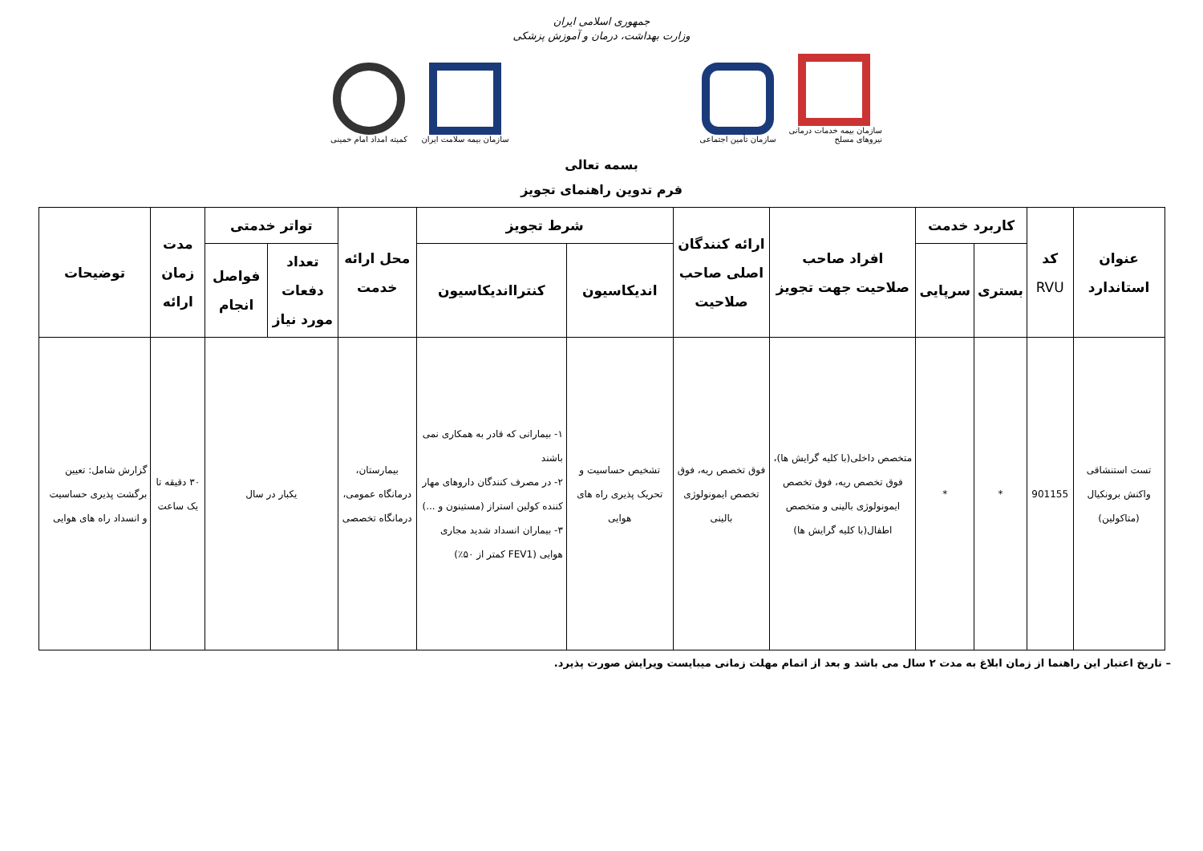جمهوری اسلامی ایران
وزارت بهداشت، درمان و آموزش پزشکی
سازمان بیمه خدمات درمانی نیروهای مسلح
سازمان تأمین اجتماعی
سازمان بیمه سلامت ایران
کمیته امداد امام خمینی
بسمه تعالی
فرم تدوین راهنمای تجویز
| عنوان استاندارد | کد RVU | کاربرد خدمت | | افراد صاحب صلاحیت جهت تجویز | ارائه کنندگان اصلی صاحب صلاحیت | شرط تجویز | | محل ارائه خدمت | تواتر خدمتی | | مدت زمان ارائه | توضیحات |
| --- | --- | --- | --- | --- | --- | --- | --- | --- | --- | --- | --- | --- |
| | | بستری | سرپایی | | | اندیکاسیون | کنترااندیکاسیون | | تعداد دفعات مورد نیاز | فواصل انجام | | |
| تست استنشاقی واکنش برونکیال (متاکولین) | 901155 | * | * | متخصص داخلی(با کلیه گرایش ها)، فوق تخصص ریه، فوق تخصص ایمونولوژی بالینی و متخصص اطفال(با کلیه گرایش ها) | فوق تخصص ریه، فوق تخصص ایمونولوژی بالینی | تشخیص حساسیت و تحریک پذیری راه های هوایی | ۱- بیمارانی که قادر به همکاری نمی باشند ۲- در مصرف کنندگان داروهای مهار کننده کولین استراز (مستینون و ...) ۳- بیماران انسداد شدید مجاری هوایی (FEV1 کمتر از ۵۰٪) | بیمارستان، درمانگاه عمومی، درمانگاه تخصصی | یکبار در سال | | ۳۰ دقیقه تا یک ساعت | گزارش شامل: تعیین برگشت پذیری حساسیت و انسداد راه های هوایی |
– تاریخ اعتبار این راهنما از زمان ابلاغ به مدت ۲ سال می باشد و بعد از اتمام مهلت زمانی میبایست ویرایش صورت پذیرد.